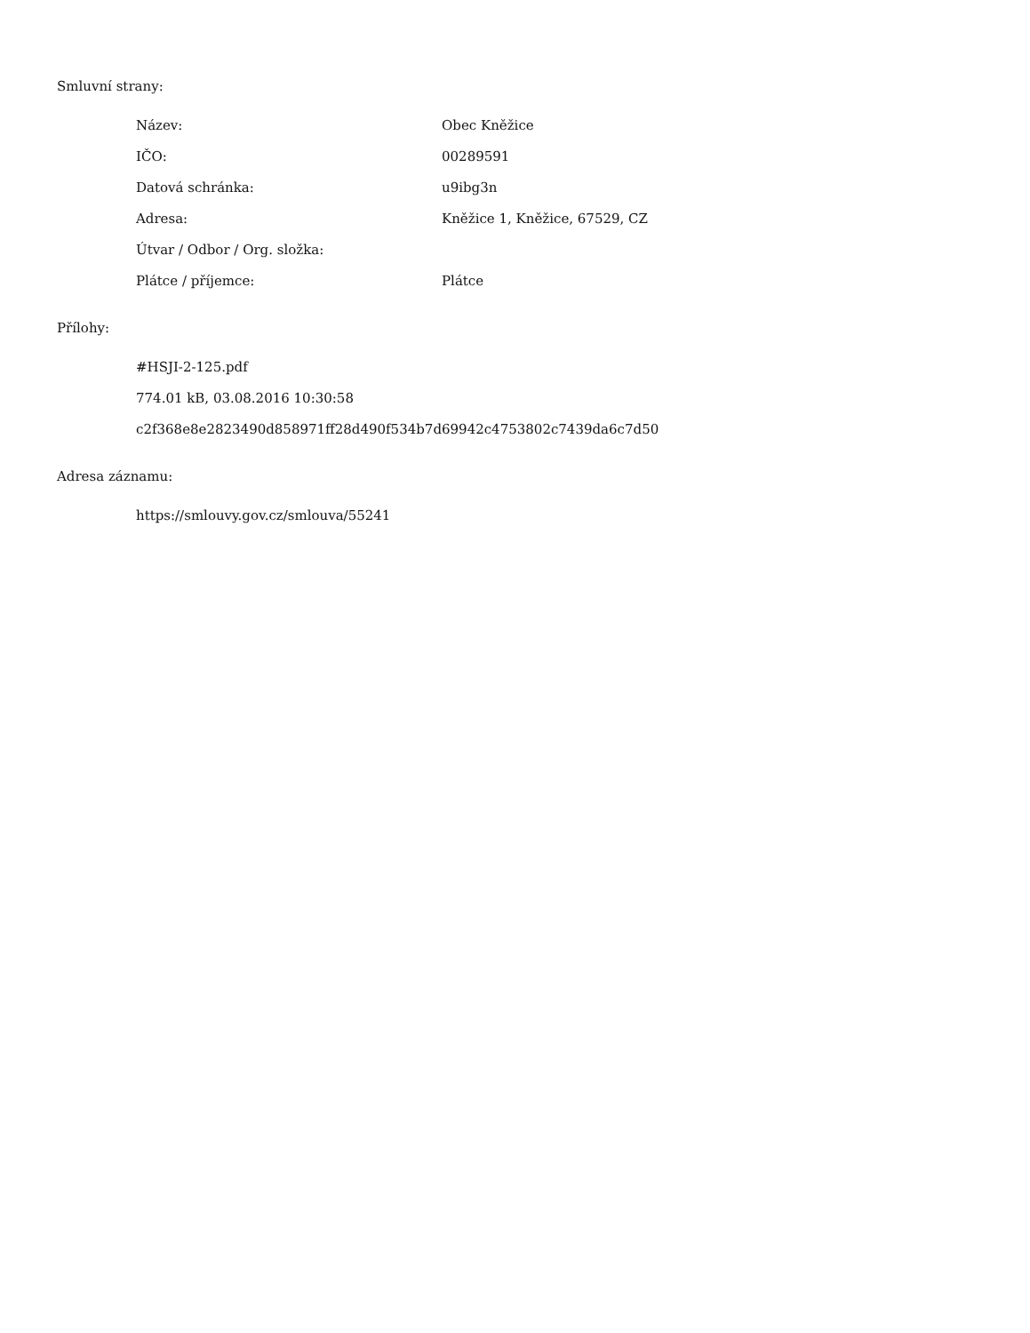Smluvní strany:
| Název: | Obec Kněžice |
| IČO: | 00289591 |
| Datová schránka: | u9ibg3n |
| Adresa: | Kněžice 1, Kněžice, 67529, CZ |
| Útvar / Odbor / Org. složka: | |
| Plátce / příjemce: | Plátce |
Přílohy:
#HSJI-2-125.pdf
774.01 kB, 03.08.2016 10:30:58
c2f368e8e2823490d858971ff28d490f534b7d69942c4753802c7439da6c7d50
Adresa záznamu:
https://smlouvy.gov.cz/smlouva/55241